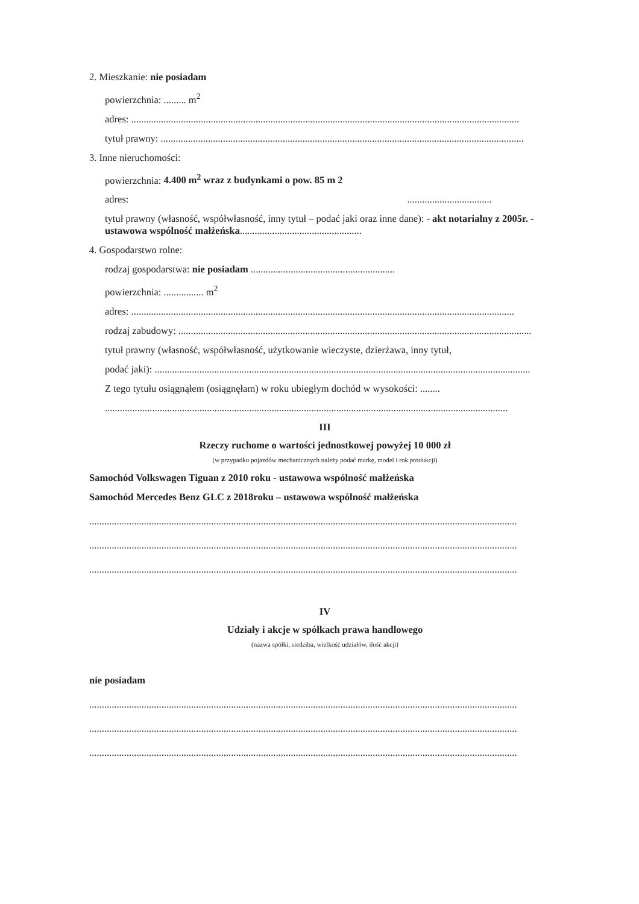2. Mieszkanie: nie posiadam
powierzchnia: ......... m<sup>2</sup>
adres: ............................................................................................................................................................
tytuł prawny: ..................................................................................................................................................
3. Inne nieruchomości:
powierzchnia: 4.400 m<sup>2</sup> wraz z budynkami o pow. 85 m 2
adres: ..................................
tytuł prawny (własność, współwłasność, inny tytuł – podać jaki oraz inne dane): - akt notarialny z 2005r. - ustawowa wspólność małżeńska.................................................
4. Gospodarstwo rolne:
rodzaj gospodarstwa: nie posiadam ..........................................................
powierzchnia: ................ m<sup>2</sup>
adres: ..........................................................................................................................................................
rodzaj zabudowy: ..............................................................................................................................................
tytuł prawny (własność, współwłasność, użytkowanie wieczyste, dzierżawa, inny tytuł,
podać jaki): .......................................................................................................................................................
Z tego tytułu osiągnąłem (osiągnęłam) w roku ubiegłym dochód w wysokości: ........
..................................................................................................................................................................
III
Rzeczy ruchome o wartości jednostkowej powyżej 10 000 zł
(w przypadku pojazdów mechanicznych należy podać markę, model i rok produkcji)
Samochód Volkswagen Tiguan z 2010 roku - ustawowa wspólność małżeńska
Samochód Mercedes Benz GLC z 2018roku – ustawowa wspólność małżeńska
............................................................................................................................................................................
............................................................................................................................................................................
............................................................................................................................................................................
IV
Udziały i akcje w spółkach prawa handlowego
(nazwa spółki, siedziba, wielkość udziałów, ilość akcji)
nie posiadam
............................................................................................................................................................................
............................................................................................................................................................................
............................................................................................................................................................................